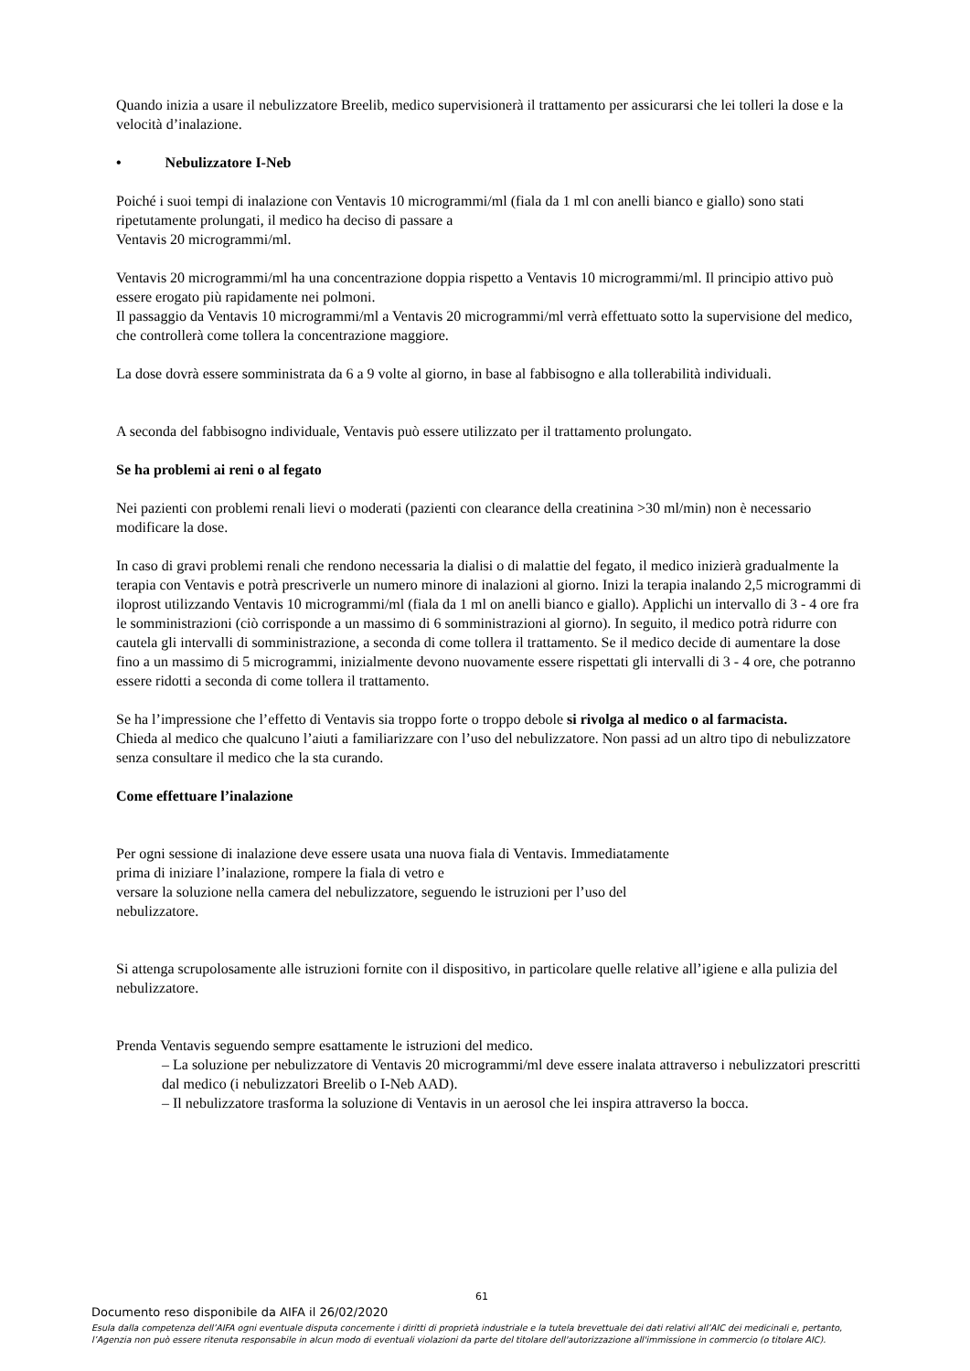Quando inizia a usare il nebulizzatore Breelib, medico supervisionerà il trattamento per assicurarsi che lei tolleri la dose e la velocità d’inalazione.
• Nebulizzatore I-Neb
Poiché i suoi tempi di inalazione con Ventavis 10 microgrammi/ml (fiala da 1 ml con anelli bianco e giallo) sono stati ripetutamente prolungati, il medico ha deciso di passare a
Ventavis 20 microgrammi/ml.
Ventavis 20 microgrammi/ml ha una concentrazione doppia rispetto a Ventavis 10 microgrammi/ml. Il principio attivo può essere erogato più rapidamente nei polmoni.
Il passaggio da Ventavis 10 microgrammi/ml a Ventavis 20 microgrammi/ml verrà effettuato sotto la supervisione del medico, che controllerà come tollera la concentrazione maggiore.
La dose dovrà essere somministrata da 6 a 9 volte al giorno, in base al fabbisogno e alla tollerabilità individuali.
A seconda del fabbisogno individuale, Ventavis può essere utilizzato per il trattamento prolungato.
Se ha problemi ai reni o al fegato
Nei pazienti con problemi renali lievi o moderati (pazienti con clearance della creatinina >30 ml/min) non è necessario modificare la dose.
In caso di gravi problemi renali che rendono necessaria la dialisi o di malattie del fegato, il medico inizierà gradualmente la terapia con Ventavis e potrà prescriverle un numero minore di inalazioni al giorno. Inizi la terapia inalando 2,5 microgrammi di iloprost utilizzando Ventavis 10 microgrammi/ml (fiala da 1 ml on anelli bianco e giallo). Applichi un intervallo di 3 - 4 ore fra le somministrazioni (ciò corrisponde a un massimo di 6 somministrazioni al giorno). In seguito, il medico potrà ridurre con cautela gli intervalli di somministrazione, a seconda di come tollera il trattamento. Se il medico decide di aumentare la dose fino a un massimo di 5 microgrammi, inizialmente devono nuovamente essere rispettati gli intervalli di 3 - 4 ore, che potranno essere ridotti a seconda di come tollera il trattamento.
Se ha l’impressione che l’effetto di Ventavis sia troppo forte o troppo debole si rivolga al medico o al farmacista.
Chieda al medico che qualcuno l’aiuti a familiarizzare con l’uso del nebulizzatore. Non passi ad un altro tipo di nebulizzatore senza consultare il medico che la sta curando.
Come effettuare l’inalazione
Per ogni sessione di inalazione deve essere usata una nuova fiala di Ventavis. Immediatamente
prima di iniziare l’inalazione, rompere la fiala di vetro e
versare la soluzione nella camera del nebulizzatore, seguendo le istruzioni per l’uso del
nebulizzatore.
Si attenga scrupolosamente alle istruzioni fornite con il dispositivo, in particolare quelle relative all’igiene e alla pulizia del nebulizzatore.
Prenda Ventavis seguendo sempre esattamente le istruzioni del medico.
– La soluzione per nebulizzatore di Ventavis 20 microgrammi/ml deve essere inalata attraverso i nebulizzatori prescritti dal medico (i nebulizzatori Breelib o I-Neb AAD).
– Il nebulizzatore trasforma la soluzione di Ventavis in un aerosol che lei inspira attraverso la bocca.
61
Documento reso disponibile da AIFA il 26/02/2020
Esula dalla competenza dell’AIFA ogni eventuale disputa concernente i diritti di proprietà industriale e la tutela brevettuale dei dati relativi all’AIC dei medicinali e, pertanto, l’Agenzia non può essere ritenuta responsabile in alcun modo di eventuali violazioni da parte del titolare dell'autorizzazione all'immissione in commercio (o titolare AIC).